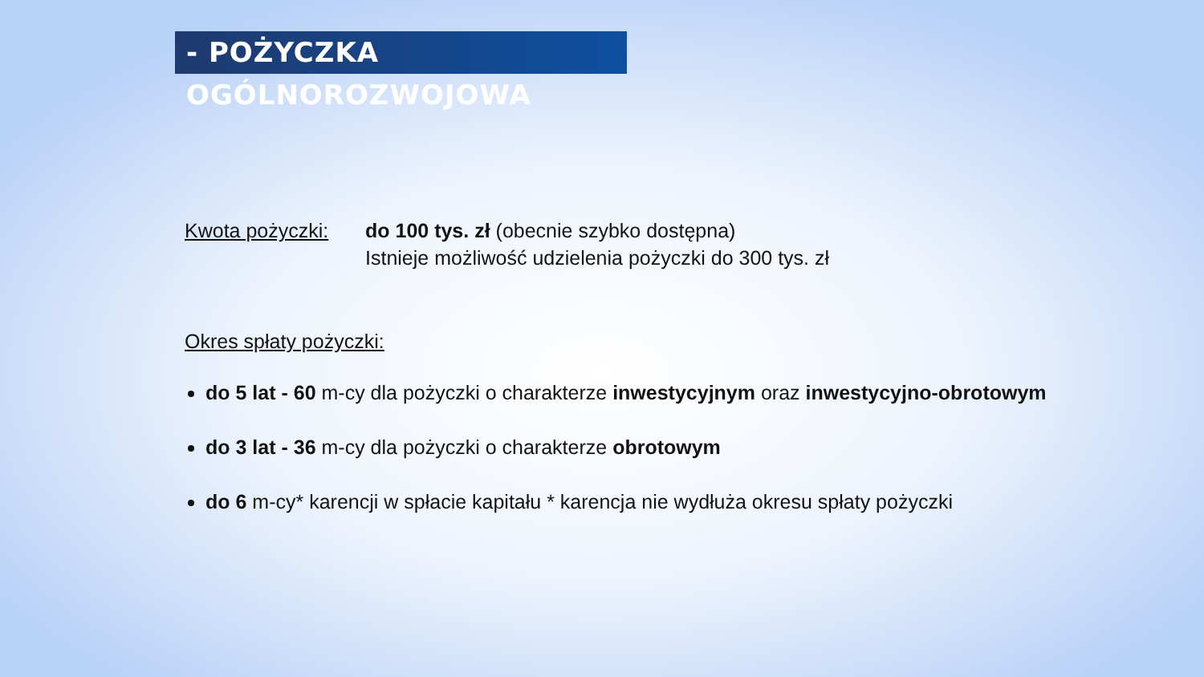- POŻYCZKA OGÓLNOROZWOJOWA
Kwota pożyczki: do 100 tys. zł (obecnie szybko dostępna)
Istnieje możliwość udzielenia pożyczki do 300 tys. zł
Okres spłaty pożyczki:
do 5 lat - 60 m-cy dla pożyczki o charakterze inwestycyjnym oraz inwestycyjno-obrotowym
do 3 lat - 36 m-cy dla pożyczki o charakterze obrotowym
do 6 m-cy* karencji w spłacie kapitału * karencja nie wydłuża okresu spłaty pożyczki